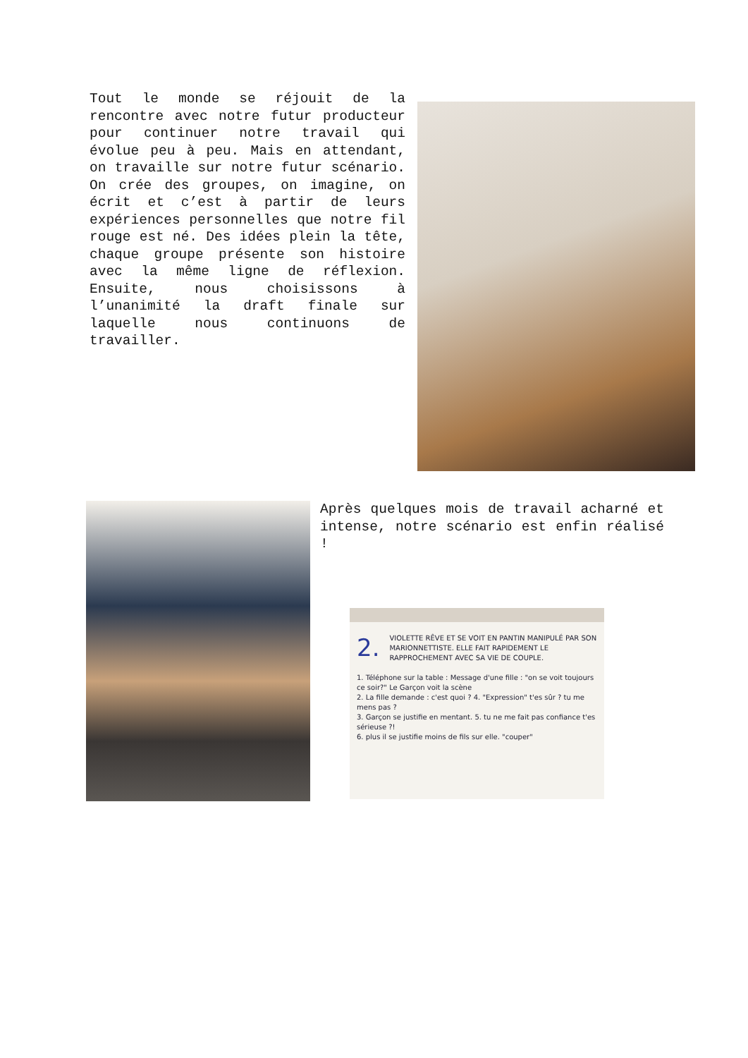Tout le monde se réjouit de la rencontre avec notre futur producteur pour continuer notre travail qui évolue peu à peu. Mais en attendant, on travaille sur notre futur scénario. On crée des groupes, on imagine, on écrit et c’est à partir de leurs expériences personnelles que notre fil rouge est né. Des idées plein la tête, chaque groupe présente son histoire avec la même ligne de réflexion. Ensuite, nous choisissons à l’unanimité la draft finale sur laquelle nous continuons de travailler.
Après quelques mois de travail acharné et intense, notre scénario est enfin réalisé !
2. VIOLETTE RÊVE ET SE VOIT EN PANTIN MANIPULÉ PAR SON MARIONNETTISTE. ELLE FAIT RAPIDEMENT LE RAPPROCHEMENT AVEC SA VIE DE COUPLE.
1. Téléphone sur la table : Message d'une fille : "on se voit toujours ce soir?" Le Garçon voit la scène
2. La fille demande : c'est quoi ? 4. "Expression" t'es sûr ? tu me mens pas ?
3. Garçon se justifie en mentant. 5. tu ne me fait pas confiance t'es sérieuse ?!
6. plus il se justifie moins de fils sur elle. "couper"